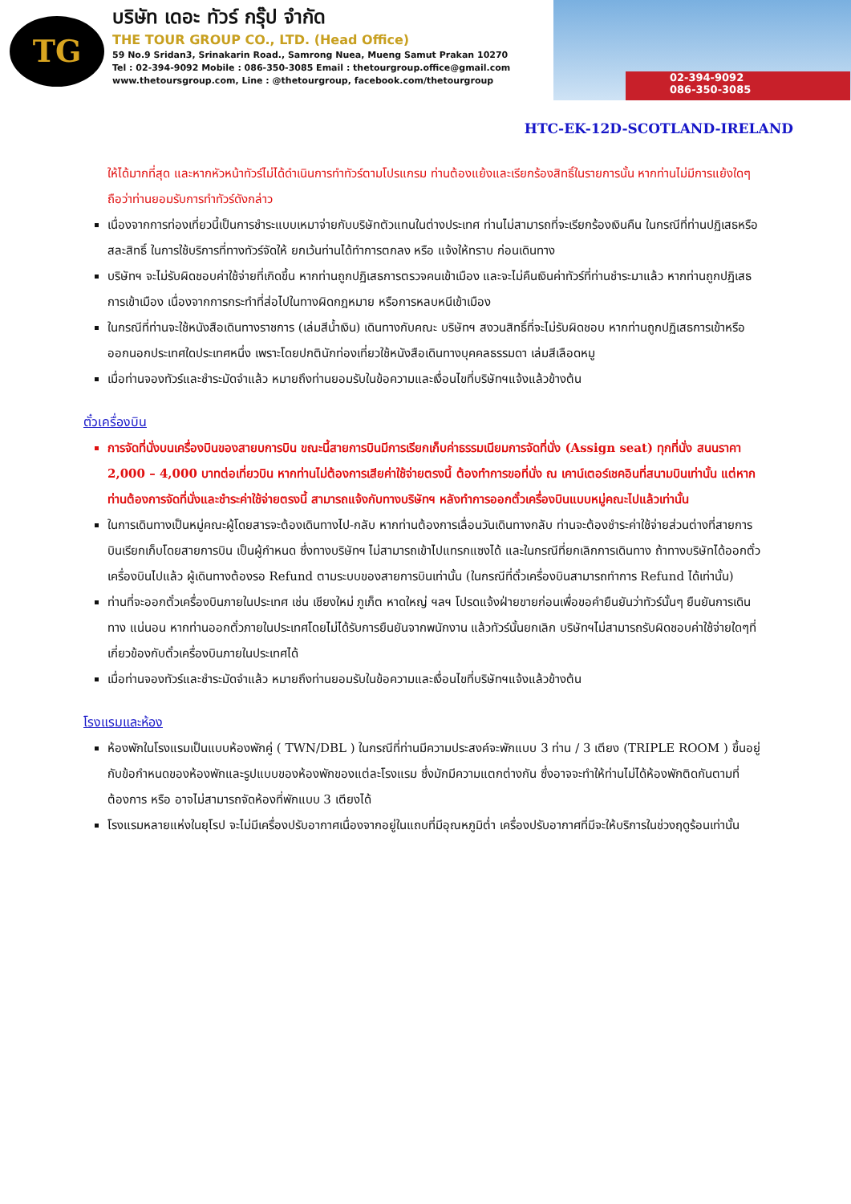TG
บริษัท เดอะ ทัวร์ กรุ๊ป จำกัด
THE TOUR GROUP CO., LTD. (Head Office)
59 No.9 Sridan3, Srinakarin Road., Samrong Nuea, Mueng Samut Prakan 10270
Tel : 02-394-9092 Mobile : 086-350-3085 Email : thetourgroup.office@gmail.com
www.thetoursgroup.com, Line : @thetourgroup, facebook.com/thetourgroup
02-394-9092
086-350-3085
HTC-EK-12D-SCOTLAND-IRELAND
ให้ได้มากที่สุด และหากหัวหน้าทัวร์ไม่ได้ดำเนินการทำทัวร์ตามโปรแกรม ท่านต้องแย้งและเรียกร้องสิทธิ์ในรายการนั้น หากท่านไม่มีการแย้งใดๆ ถือว่าท่านยอมรับการทำทัวร์ดังกล่าว
เนื่องจากการท่องเที่ยวนี้เป็นการชำระแบบเหมาจ่ายกับบริษัทตัวแทนในต่างประเทศ ท่านไม่สามารถที่จะเรียกร้องเงินคืน ในกรณีที่ท่านปฏิเสธหรือสละสิทธิ์ ในการใช้บริการที่ทางทัวร์จัดให้ ยกเว้นท่านได้ทำการตกลง หรือ แจ้งให้ทราบ ก่อนเดินทาง
บริษัทฯ จะไม่รับผิดชอบค่าใช้จ่ายที่เกิดขึ้น หากท่านถูกปฏิเสธการตรวจคนเข้าเมือง และจะไม่คืนเงินค่าทัวร์ที่ท่านชำระมาแล้ว หากท่านถูกปฏิเสธการเข้าเมือง เนื่องจากการกระทำที่ส่อไปในทางผิดกฎหมาย หรือการหลบหนีเข้าเมือง
ในกรณีที่ท่านจะใช้หนังสือเดินทางราชการ (เล่มสีน้ำเงิน) เดินทางกับคณะ บริษัทฯ สงวนสิทธิ์ที่จะไม่รับผิดชอบ หากท่านถูกปฏิเสธการเข้าหรือออกนอกประเทศใดประเทศหนึ่ง เพราะโดยปกตินักท่องเที่ยวใช้หนังสือเดินทางบุคคลธรรมดา เล่มสีเลือดหมู
เมื่อท่านจองทัวร์และชำระมัดจำแล้ว หมายถึงท่านยอมรับในข้อความและเงื่อนไขที่บริษัทฯแจ้งแล้วข้างต้น
ตั๋วเครื่องบิน
การจัดที่นั่งบนเครื่องบินของสายบการบิน ขณะนี้สายการบินมีการเรียกเก็บค่าธรรมเนียมการจัดที่นั่ง (Assign seat) ทุกที่นั่ง สนนราคา 2,000 – 4,000 บาทต่อเที่ยวบิน หากท่านไม่ต้องการเสียค่าใช้จ่ายตรงนี้ ต้องทำการขอที่นั่ง ณ เคาน์เตอร์เชคอินที่สนามบินเท่านั้น แต่หากท่านต้องการจัดที่นั่งและชำระค่าใช้จ่ายตรงนี้ สามารถแจ้งกับทางบริษัทฯ หลังทำการออกตั๋วเครื่องบินแบบหมู่คณะไปแล้วเท่านั้น
ในการเดินทางเป็นหมู่คณะผู้โดยสารจะต้องเดินทางไป-กลับ หากท่านต้องการเลื่อนวันเดินทางกลับ ท่านจะต้องชำระค่าใช้จ่ายส่วนต่างที่สายการบินเรียกเก็บโดยสายการบิน เป็นผู้กำหนด ซึ่งทางบริษัทฯ ไม่สามารถเข้าไปแทรกแซงได้ และในกรณีที่ยกเลิกการเดินทาง ถ้าทางบริษัทได้ออกตั๋วเครื่องบินไปแล้ว ผู้เดินทางต้องรอ Refund ตามระบบของสายการบินเท่านั้น (ในกรณีที่ตั๋วเครื่องบินสามารถทำการ Refund ได้เท่านั้น)
ท่านที่จะออกตั๋วเครื่องบินภายในประเทศ เช่น เชียงใหม่ ภูเก็ต หาดใหญ่ ฯลฯ โปรดแจ้งฝ่ายขายก่อนเพื่อขอคำยืนยันว่าทัวร์นั้นๆ ยืนยันการเดินทาง แน่นอน หากท่านออกตั๋วภายในประเทศโดยไม่ได้รับการยืนยันจากพนักงาน แล้วทัวร์นั้นยกเลิก บริษัทฯไม่สามารถรับผิดชอบค่าใช้จ่ายใดๆที่เกี่ยวข้องกับตั๋วเครื่องบินภายในประเทศได้
เมื่อท่านจองทัวร์และชำระมัดจำแล้ว หมายถึงท่านยอมรับในข้อความและเงื่อนไขที่บริษัทฯแจ้งแล้วข้างต้น
โรงแรมและห้อง
ห้องพักในโรงแรมเป็นแบบห้องพักคู่ ( TWN/DBL ) ในกรณีที่ท่านมีความประสงค์จะพักแบบ 3 ท่าน / 3 เตียง (TRIPLE ROOM ) ขึ้นอยู่กับข้อกำหนดของห้องพักและรูปแบบของห้องพักของแต่ละโรงแรม ซึ่งมักมีความแตกต่างกัน ซึ่งอาจจะทำให้ท่านไม่ได้ห้องพักติดกันตามที่ต้องการ หรือ อาจไม่สามารถจัดห้องที่พักแบบ 3 เตียงได้
โรงแรมหลายแห่งในยุโรป จะไม่มีเครื่องปรับอากาศเนื่องจากอยู่ในแถบที่มีอุณหภูมิต่ำ เครื่องปรับอากาศที่มีจะให้บริการในช่วงฤดูร้อนเท่านั้น